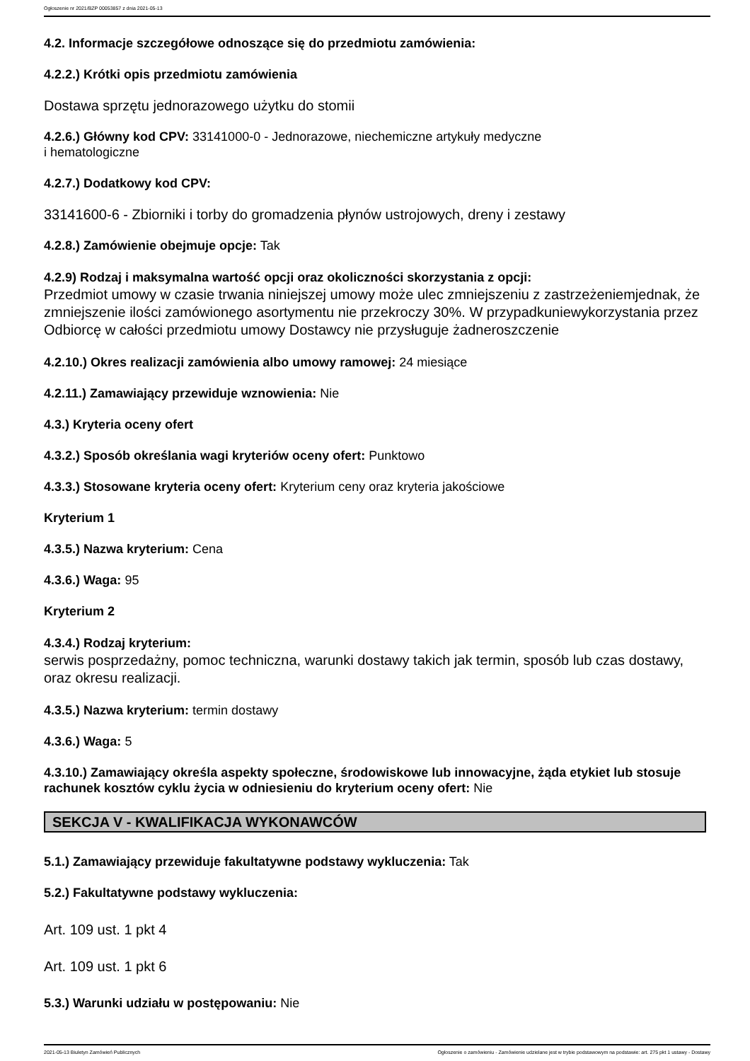Ogłoszenie nr 2021/BZP 00053857 z dnia 2021-05-13
4.2. Informacje szczegółowe odnoszące się do przedmiotu zamówienia:
4.2.2.) Krótki opis przedmiotu zamówienia
Dostawa sprzętu jednorazowego użytku do stomii
4.2.6.) Główny kod CPV: 33141000-0 - Jednorazowe, niechemiczne artykuły medyczne
i hematologiczne
4.2.7.) Dodatkowy kod CPV:
33141600-6 - Zbiorniki i torby do gromadzenia płynów ustrojowych, dreny i zestawy
4.2.8.) Zamówienie obejmuje opcje: Tak
4.2.9) Rodzaj i maksymalna wartość opcji oraz okoliczności skorzystania z opcji:
Przedmiot umowy w czasie trwania niniejszej umowy może ulec zmniejszeniu z zastrzeżeniemjednak, że zmniejszenie ilości zamówionego asortymentu nie przekroczy 30%. W przypadkuniewykorzystania przez Odbiorcę w całości przedmiotu umowy Dostawcy nie przysługuje żadneroszczenie
4.2.10.) Okres realizacji zamówienia albo umowy ramowej: 24 miesiące
4.2.11.) Zamawiający przewiduje wznowienia: Nie
4.3.) Kryteria oceny ofert
4.3.2.) Sposób określania wagi kryteriów oceny ofert: Punktowo
4.3.3.) Stosowane kryteria oceny ofert: Kryterium ceny oraz kryteria jakościowe
Kryterium 1
4.3.5.) Nazwa kryterium: Cena
4.3.6.) Waga: 95
Kryterium 2
4.3.4.) Rodzaj kryterium:
serwis posprzedażny, pomoc techniczna, warunki dostawy takich jak termin, sposób lub czas dostawy, oraz okresu realizacji.
4.3.5.) Nazwa kryterium: termin dostawy
4.3.6.) Waga: 5
4.3.10.) Zamawiający określa aspekty społeczne, środowiskowe lub innowacyjne, żąda etykiet lub stosuje rachunek kosztów cyklu życia w odniesieniu do kryterium oceny ofert: Nie
SEKCJA V - KWALIFIKACJA WYKONAWCÓW
5.1.) Zamawiający przewiduje fakultatywne podstawy wykluczenia: Tak
5.2.) Fakultatywne podstawy wykluczenia:
Art. 109 ust. 1 pkt 4
Art. 109 ust. 1 pkt 6
5.3.) Warunki udziału w postępowaniu: Nie
2021-05-13 Biuletyn Zamówień Publicznych Ogłoszenie o zamówieniu - Zamówienie udzielane jest w trybie podstawowym na podstawie: art. 275 pkt 1 ustawy - Dostawy